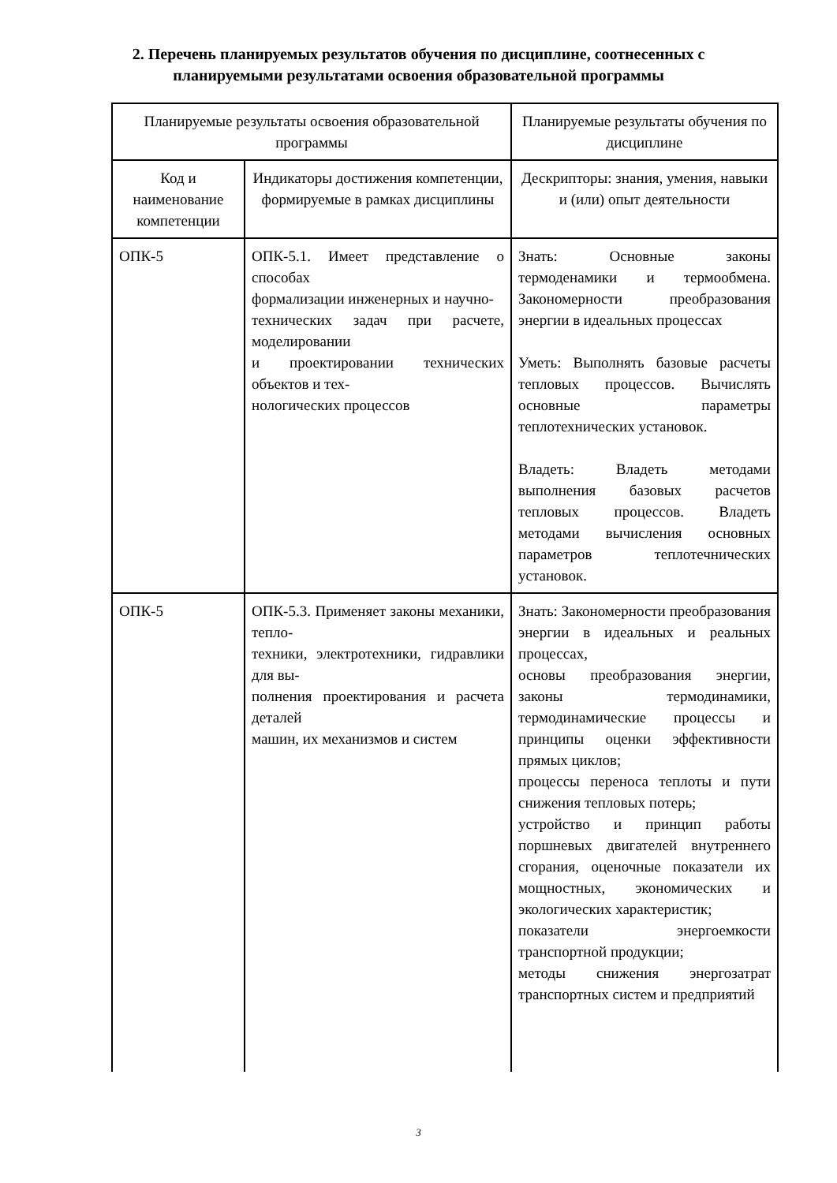2. Перечень планируемых результатов обучения по дисциплине, соотнесенных с
планируемыми результатами освоения образовательной программы
| Планируемые результаты освоения образовательной программы | | Планируемые результаты обучения по дисциплине |
| --- | --- | --- |
| Код и наименование компетенции | Индикаторы достижения компетенции, формируемые в рамках дисциплины | Дескрипторы: знания, умения, навыки и (или) опыт деятельности |
| ОПК-5 | ОПК-5.1. Имеет представление о способах формализации инженерных и научно- технических задач при расчете, моделировании и проектировании технических объектов и тех- нологических процессов | Знать: Основные законы термоденамики и термообмена. Закономерности преобразования энергии в идеальных процессах Уметь: Выполнять базовые расчеты тепловых процессов. Вычислять основные параметры теплотехнических установок. Владеть: Владеть методами выполнения базовых расчетов тепловых процессов. Владеть методами вычисления основных параметров теплотечнических установок. |
| ОПК-5 | ОПК-5.3. Применяет законы механики, тепло- техники, электротехники, гидравлики для вы- полнения проектирования и расчета деталей машин, их механизмов и систем | Знать: Закономерности преобразования энергии в идеальных и реальных процессах, основы преобразования энергии, законы термодинамики, термодинамические процессы и принципы оценки эффективности прямых циклов; процессы переноса теплоты и пути снижения тепловых потерь; устройство и принцип работы поршневых двигателей внутреннего сгорания, оценочные показатели их мощностных, экономических и экологических характеристик; показатели энергоемкости транспортной продукции; методы снижения энергозатрат транспортных систем и предприятий |
3